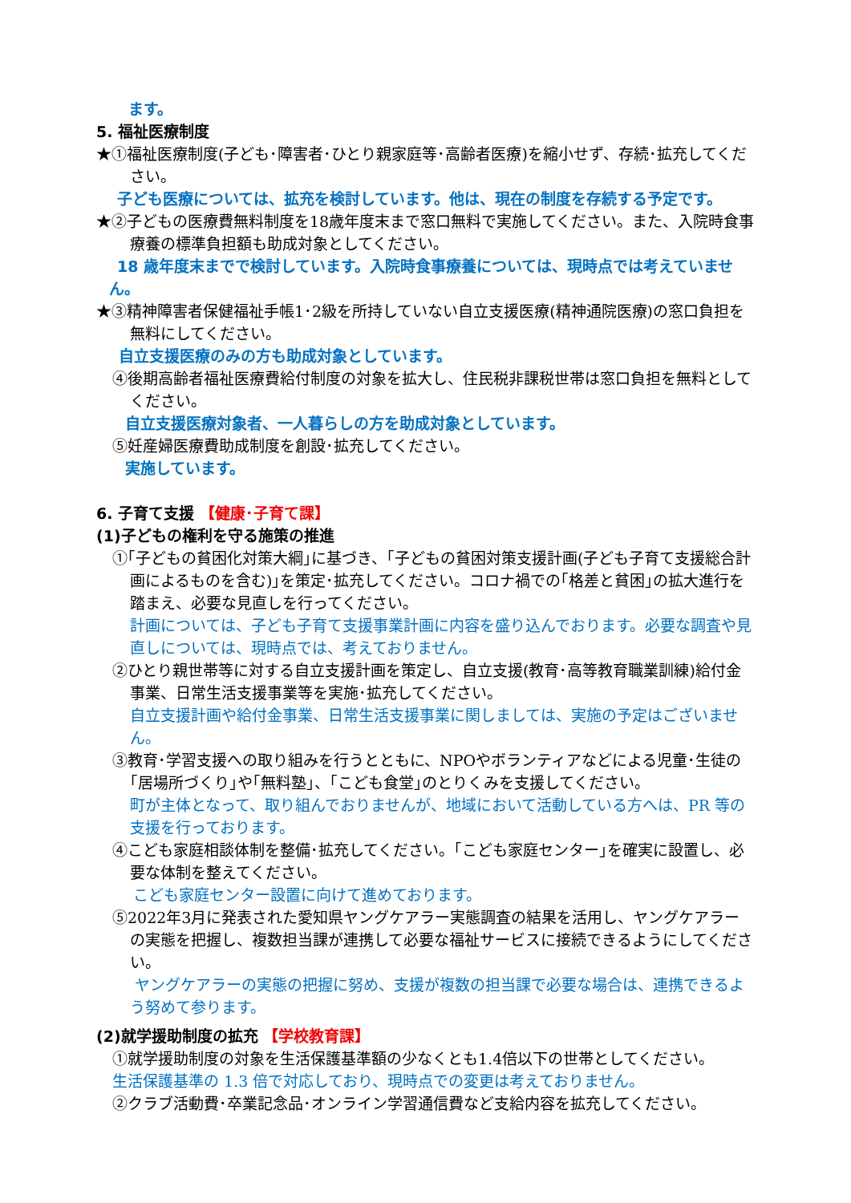ます。
5. 福祉医療制度
★①福祉医療制度(子ども･障害者･ひとり親家庭等･高齢者医療)を縮小せず、存続･拡充してください。
子ども医療については、拡充を検討しています。他は、現在の制度を存続する予定です。
★②子どもの医療費無料制度を18歳年度末まで窓口無料で実施してください。また、入院時食事療養の標準負担額も助成対象としてください。
18 歳年度末までで検討しています。入院時食事療養については、現時点では考えていません。
★③精神障害者保健福祉手帳1･2級を所持していない自立支援医療(精神通院医療)の窓口負担を無料にしてください。
自立支援医療のみの方も助成対象としています。
④後期高齢者福祉医療費給付制度の対象を拡大し、住民税非課税世帯は窓口負担を無料としてください。
自立支援医療対象者、一人暮らしの方を助成対象としています。
⑤妊産婦医療費助成制度を創設･拡充してください。
実施しています。
6. 子育て支援 【健康･子育て課】
(1)子どもの権利を守る施策の推進
①｢子どもの貧困化対策大綱｣に基づき、｢子どもの貧困対策支援計画(子ども子育て支援総合計画によるものを含む)｣を策定･拡充してください。コロナ禍での｢格差と貧困｣の拡大進行を踏まえ、必要な見直しを行ってください。
計画については、子ども子育て支援事業計画に内容を盛り込んでおります。必要な調査や見直しについては、現時点では、考えておりません。
②ひとり親世帯等に対する自立支援計画を策定し、自立支援(教育･高等教育職業訓練)給付金事業、日常生活支援事業等を実施･拡充してください。
自立支援計画や給付金事業、日常生活支援事業に関しましては、実施の予定はございません。
③教育･学習支援への取り組みを行うとともに、NPOやボランティアなどによる児童･生徒の｢居場所づくり｣や｢無料塾｣、｢こども食堂｣のとりくみを支援してください。
町が主体となって、取り組んでおりませんが、地域において活動している方へは、PR 等の支援を行っております。
④こども家庭相談体制を整備･拡充してください。｢こども家庭センター｣を確実に設置し、必要な体制を整えてください。
こども家庭センター設置に向けて進めております。
⑤2022年3月に発表された愛知県ヤングケアラー実態調査の結果を活用し、ヤングケアラーの実態を把握し、複数担当課が連携して必要な福祉サービスに接続できるようにしてください。
ヤングケアラーの実態の把握に努め、支援が複数の担当課で必要な場合は、連携できるよう努めて参ります。
(2)就学援助制度の拡充 【学校教育課】
①就学援助制度の対象を生活保護基準額の少なくとも1.4倍以下の世帯としてください。
生活保護基準の 1.3 倍で対応しており、現時点での変更は考えておりません。
②クラブ活動費･卒業記念品･オンライン学習通信費など支給内容を拡充してください。